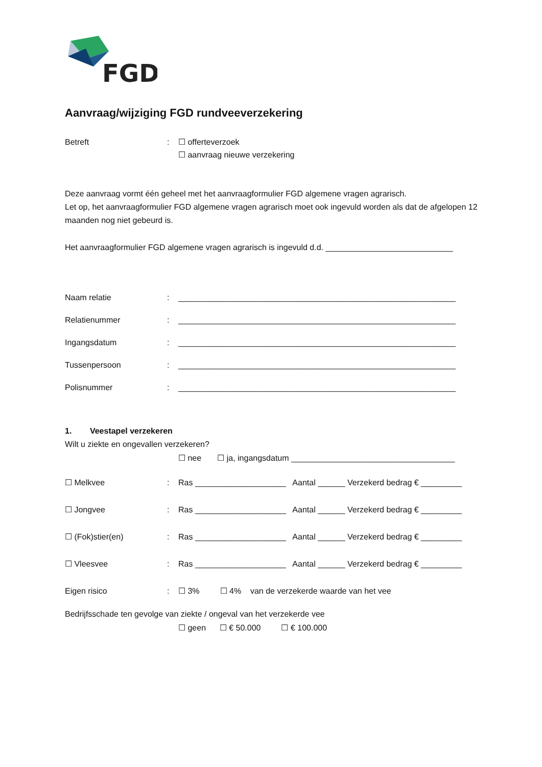FGD
Aanvraag/wijziging FGD rundveeverzekering
Betreft: ☐ offerteverzoek
☐ aanvraag nieuwe verzekering
Deze aanvraag vormt één geheel met het aanvraagformulier FGD algemene vragen agrarisch.
Let op, het aanvraagformulier FGD algemene vragen agrarisch moet ook ingevuld worden als dat de afgelopen 12 maanden nog niet gebeurd is.
Het aanvraagformulier FGD algemene vragen agrarisch is ingevuld d.d. ____________________________
Naam relatie: _____________________________________________________________
Relatienummer: _____________________________________________________________
Ingangsdatum: _____________________________________________________________
Tussenpersoon: _____________________________________________________________
Polisnummer: _____________________________________________________________
1. Veestapel verzekeren
Wilt u ziekte en ongevallen verzekeren?
☐ nee ☐ ja, ingangsdatum ____________________________________
☐ Melkvee: Ras ____________________ Aantal ______ Verzekerd bedrag € _________
☐ Jongvee: Ras ____________________ Aantal ______ Verzekerd bedrag € _________
☐ (Fok)stier(en): Ras ____________________ Aantal ______ Verzekerd bedrag € _________
☐ Vleesvee: Ras ____________________ Aantal ______ Verzekerd bedrag € _________
Eigen risico: ☐ 3% ☐ 4% van de verzekerde waarde van het vee
Bedrijfsschade ten gevolge van ziekte / ongeval van het verzekerde vee
☐ geen ☐ € 50.000 ☐ € 100.000